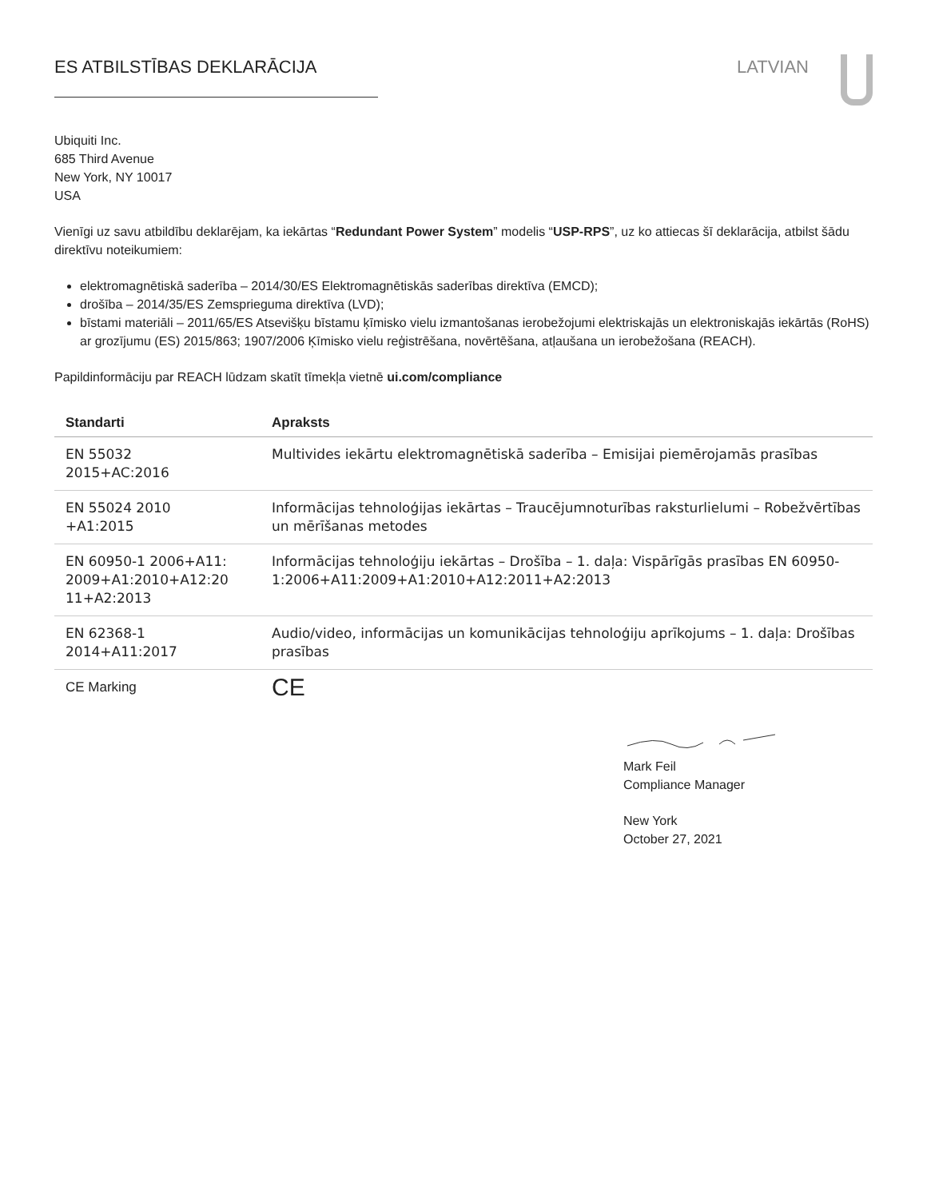ES ATBILSTĪBAS DEKLARĀCIJA LATVIAN
Ubiquiti Inc.
685 Third Avenue
New York, NY 10017
USA
Vienīgi uz savu atbildību deklarējam, ka iekārtas “Redundant Power System” modelis “USP-RPS”, uz ko attiecas šī deklarācija, atbilst šādu direktīvu noteikumiem:
elektromagnētiskā saderība – 2014/30/ES Elektromagnētiskās saderības direktīva (EMCD);
drošība – 2014/35/ES Zemsprieguma direktīva (LVD);
bīstami materiāli – 2011/65/ES Atsevišķu bīstamu ķīmisko vielu izmantošanas ierobežojumi elektriskajās un elektroniskajās iekārtās (RoHS) ar grozījumu (ES) 2015/863; 1907/2006 Ķīmisko vielu reģistrēšana, novērtēšana, atļaušana un ierobežošana (REACH).
Papildinformāciju par REACH lūdzam skatīt tīmekļa vietnē ui.com/compliance
| Standarti | Apraksts |
| --- | --- |
| EN 55032 2015+AC:2016 | Multivides iekārtu elektromagnētiskā saderība – Emisijai piemērojamās prasības |
| EN 55024 2010 +A1:2015 | Informācijas tehnoloģijas iekārtas – Traucējumnoturības raksturlielumi – Robežvērtības un mērīšanas metodes |
| EN 60950-1 2006+A11: 2009+A1:2010+A12:20 11+A2:2013 | Informācijas tehnoloģiju iekārtas – Drošība – 1. daļa: Vispārīgās prasības EN 60950-1:2006+A11:2009+A1:2010+A12:2011+A2:2013 |
| EN 62368-1 2014+A11:2017 | Audio/video, informācijas un komunikācijas tehnoloģiju aprīkojums – 1. daļa: Drošības prasības |
| CE Marking | CE |
Mark Feil
Compliance Manager
New York
October 27, 2021